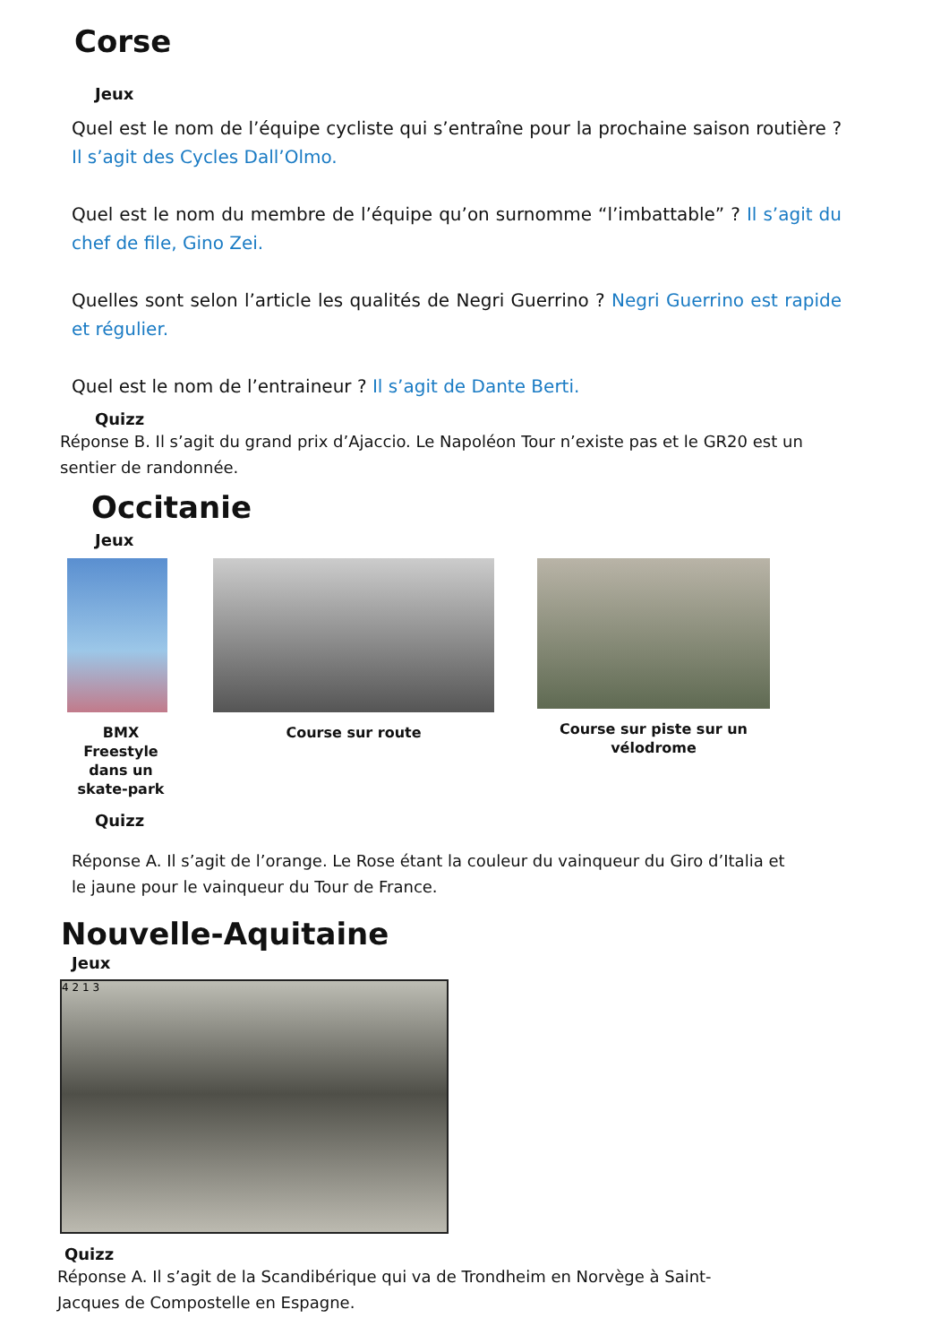Corse
Jeux
Quel est le nom de l’équipe cycliste qui s’entraîne pour la prochaine saison routière ? Il s’agit des Cycles Dall’Olmo.
Quel est le nom du membre de l’équipe qu’on surnomme “l’imbattable” ? Il s’agit du chef de file, Gino Zei.
Quelles sont selon l’article les qualités de Negri Guerrino ? Negri Guerrino est rapide et régulier.
Quel est le nom de l’entraineur ? Il s’agit de Dante Berti.
Quizz
Réponse B. Il s’agit du grand prix d’Ajaccio. Le Napoléon Tour n’existe pas et le GR20 est un sentier de randonnée.
Occitanie
Jeux
BMX Freestyle dans un skate-park
Course sur route Course sur piste sur un vélodrome
Quizz
Réponse A. Il s’agit de l’orange. Le Rose étant la couleur du vainqueur du Giro d’Italia et le jaune pour le vainqueur du Tour de France.
Nouvelle-Aquitaine
Jeux
4 2 1 3
Quizz
Réponse A. Il s’agit de la Scandibérique qui va de Trondheim en Norvège à Saint-Jacques de Compostelle en Espagne.